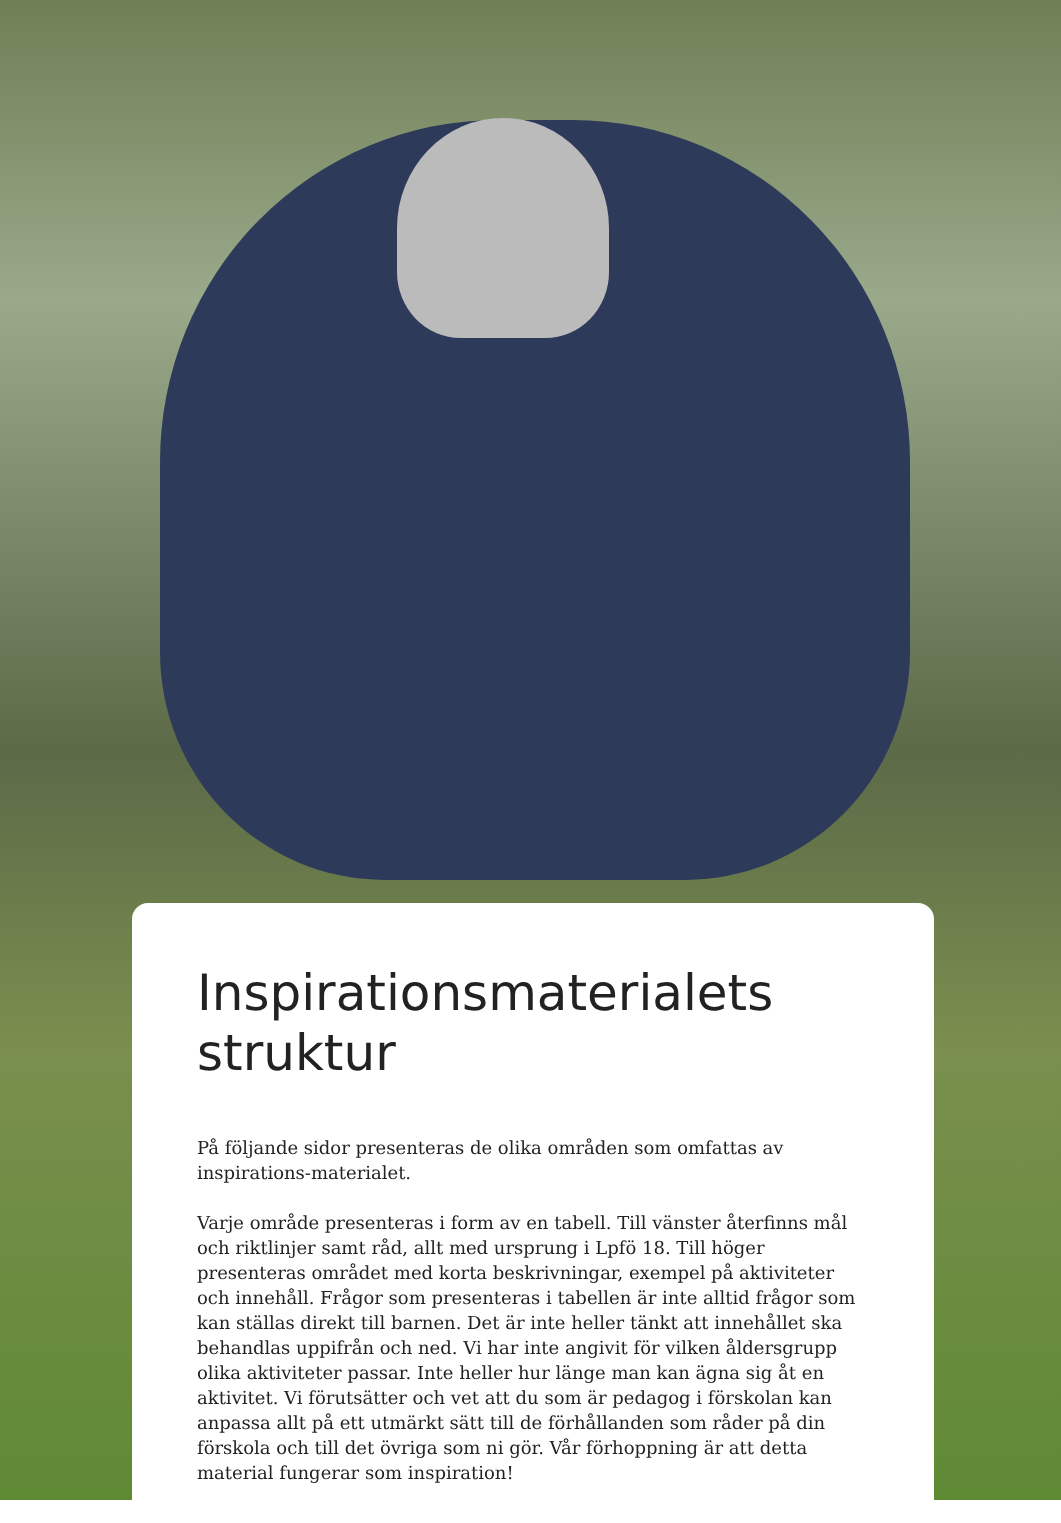Inspirationsmaterialets struktur
På följande sidor presenteras de olika områden som omfattas av inspirations-materialet.
Varje område presenteras i form av en tabell. Till vänster återfinns mål och riktlinjer samt råd, allt med ursprung i Lpfö 18. Till höger presenteras området med korta beskrivningar, exempel på aktiviteter och innehåll. Frågor som presenteras i tabellen är inte alltid frågor som kan ställas direkt till barnen. Det är inte heller tänkt att innehållet ska behandlas uppifrån och ned. Vi har inte angivit för vilken åldersgrupp olika aktiviteter passar. Inte heller hur länge man kan ägna sig åt en aktivitet. Vi förutsätter och vet att du som är pedagog i förskolan kan anpassa allt på ett utmärkt sätt till de förhållanden som råder på din förskola och till det övriga som ni gör. Vår förhoppning är att detta material fungerar som inspiration!